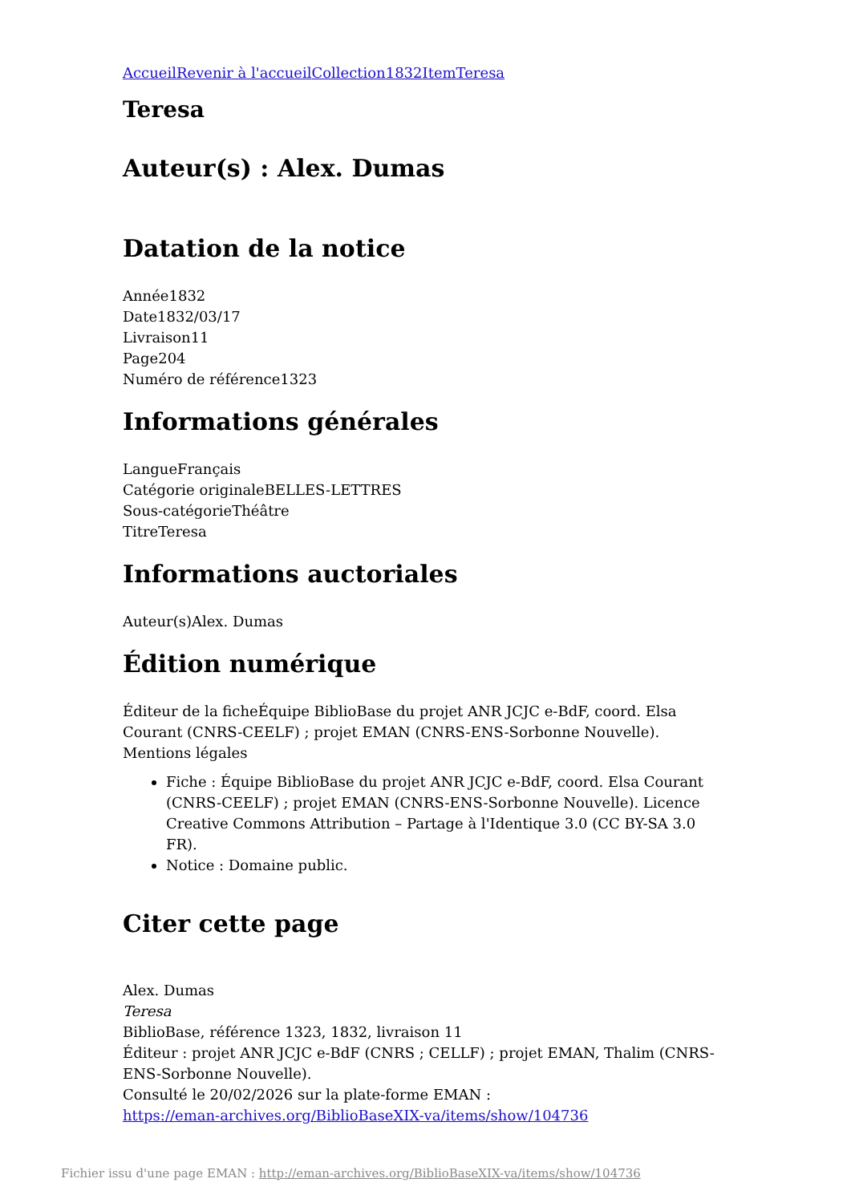Accueil Revenir à l'accueil Collection 1832 Item Teresa
Teresa
Auteur(s) : Alex. Dumas
Datation de la notice
Année1832
Date1832/03/17
Livraison11
Page204
Numéro de référence1323
Informations générales
LangueFrançais
Catégorie originaleBELLES-LETTRES
Sous-catégorieThéâtre
TitreTeresa
Informations auctoriales
Auteur(s)Alex. Dumas
Édition numérique
Éditeur de la ficheÉquipe BiblioBase du projet ANR JCJC e-BdF, coord. Elsa Courant (CNRS-CEELF) ; projet EMAN (CNRS-ENS-Sorbonne Nouvelle).
Mentions légales
Fiche : Équipe BiblioBase du projet ANR JCJC e-BdF, coord. Elsa Courant (CNRS-CEELF) ; projet EMAN (CNRS-ENS-Sorbonne Nouvelle). Licence Creative Commons Attribution – Partage à l'Identique 3.0 (CC BY-SA 3.0 FR).
Notice : Domaine public.
Citer cette page
Alex. Dumas
Teresa
BiblioBase, référence 1323, 1832, livraison 11
Éditeur : projet ANR JCJC e-BdF (CNRS ; CELLF) ; projet EMAN, Thalim (CNRS-ENS-Sorbonne Nouvelle).
Consulté le 20/02/2026 sur la plate-forme EMAN :
https://eman-archives.org/BiblioBaseXIX-va/items/show/104736
Fichier issu d'une page EMAN : http://eman-archives.org/BiblioBaseXIX-va/items/show/104736